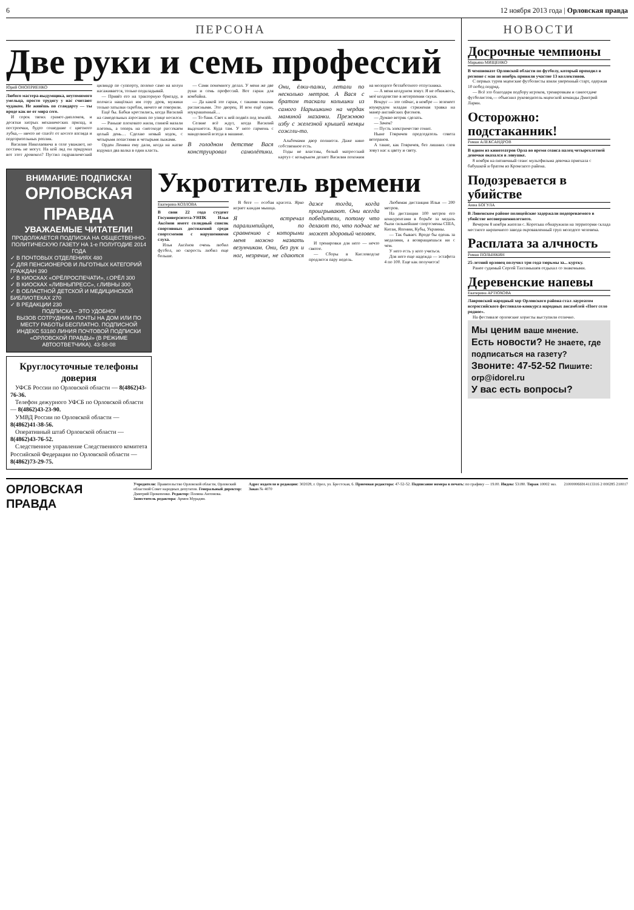6 12 ноября 2013 года | Орловская правда
ПЕРСОНА
Две руки и семь профессий
Юрий ОНОПРИЕНКО
Любого мастера-выдумщика, неутомимого умельца, просто трудягу у нас считают чудаком. Не живёшь по стандарту — ты вроде как не от мира сего.
И сорок твоих грамот-дипломов, и десятки хитрых механических прилад, и построечки, будто сошедшие с цветного лубка,— ничто не спасёт от косого взгляда и подозрительных реплик.
Василия Николаевича в селе уважают, но постичь не могут. На кой ляд он придумал вот этот дровокол? Пустил гидравлический цилиндр по суппорту, полено само на колун насаживается, только подкладывай.
— Привёз его на тракторную бригаду, в полчаса нащёлкал им гору дров, мужики только затылки скребли, ничего не говорили.
Ещё бы. Бабки крестились, когда Василий на самодельных аэросанях по улице носился.
— Раньше плоховато жили, глиной мазали плетень, а теперь на снегоходе рассекаем целый день… Сделаю новый ходок, с четырьмя лопастями и четырьмя лыжами.
Орден Ленина ему дали, когда на жатве вздумал два валка в один класть.
— Сами понемногу делал. У меня же две руки и семь профессий. Вот гараж для комбайна.
— Да какой это гараж, с такими окнами расписными. Это дворец. И вон ещё один, изукрашенный…
— То баня. Свет к ней подвёл под землёй.
Селяне всё ждут, когда Василий выдохнется. Куда там. У него гармонь с мандолиной всегда в машине.
В голодном детстве Вася конструировал самолётики. Они, ёлки-палки, летали по несколько метров. А Вася с братом таскали колышки из самого Нарышкино на чердак маминой мазанки. Прежнюю избу с железной крышей немцы сожгли-то.
Альбомами двор полнится. Даже кино собственное есть.
Годы не властны, белый матросский картуз с козырьком делает Василия похожим на молодого беззаботного отпускника.
— А меня колдуном зовут. Я не обижаюсь, моё колдовство в нетерпении скуки.
Вокруг — это сейчас, в ноябре — зеленеет изумрудом младая стриженая травка на манер английских фасонов.
— Думаю ветряк сделать.
— Зачем?
— Пусть электричество гонит.
Ныне Говричев председатель совета ветеранов.
А такие, как Говричев, без лишних слов зовут нас к цвету и свету.
ВНИМАНИЕ: ПОДПИСКА!
ОРЛОВСКАЯ ПРАВДА
УВАЖАЕМЫЕ ЧИТАТЕЛИ!
ПРОДОЛЖАЕТСЯ ПОДПИСКА НА ОБЩЕСТВЕННО-ПОЛИТИЧЕСКУЮ ГАЗЕТУ НА 1-е ПОЛУГОДИЕ 2014 ГОДА
✓ В ПОЧТОВЫХ ОТДЕЛЕНИЯХ 480
✓ ДЛЯ ПЕНСИОНЕРОВ И ЛЬГОТНЫХ КАТЕГОРИЙ ГРАЖДАН 390
✓ В КИОСКАХ «ОРЁЛРОСПЕЧАТИ», г.ОРЁЛ 300
✓ В КИОСКАХ «ЛИВНЫПРЕСС», г.ЛИВНЫ 300
✓ В ОБЛАСТНОЙ ДЕТСКОЙ И МЕДИЦИНСКОЙ БИБЛИОТЕКАХ 270
✓ В РЕДАКЦИИ 230
ПОДПИСКА – ЭТО УДОБНО!
ВЫЗОВ СОТРУДНИКА ПОЧТЫ НА ДОМ ИЛИ ПО МЕСТУ РАБОТЫ БЕСПЛАТНО. ПОДПИСНОЙ ИНДЕКС 53180 ЛИНИЯ ПОЧТОВОЙ ПОДПИСКИ «ОРЛОВСКОЙ ПРАВДЫ» (В РЕЖИМЕ АВТООТВЕТЧИКА). 43-58-08
Круглосуточные телефоны доверия
УФСБ России по Орловской области — 8(4862)43-76-36.
Телефон дежурного УФСБ по Орловской области — 8(4862)43-23-90.
УМВД России по Орловской области — 8(4862)41-38-56.
Оперативный штаб Орловской области — 8(4862)43-76-52.
Следственное управление Следственного комитета Российской Федерации по Орловской области — 8(4862)73-29-75.
Укротитель времени
Екатерина КОЗЛОВА
В свои 22 года студент Госуниверситета-УНПК Илья Аксёнов имеет солидный список спортивных достижений среди спортсменов с нарушениями слуха.
Илья Аксёнов очень любил футбол, но скорость любил еще больше.
В беге — особая красота. Ярко играет каждая мышца.
Я встречал паралимпийцев, по сравнению с которыми меня можно назвать везунчиком. Они, без рук и ног, незрячие, не сдаются даже тогда, когда проигрывают. Они всегда победители, потому что делают то, что подчас не может здоровый человек.
И тренировки для него — нечто святое.
— Сборы в Кисловодске продлятся пару недель.
Любимая дистанция Ильи — 200 метров.
На дистанции 100 метров его конкурентами в борьбе за медаль были сильнейшие спортсмены США, Китая, Японии, Кубы, Украины.
— Так бывает. Вроде бы едешь за медалями, а возвращаешься ни с чем.
У него есть у кого учиться.
Для него еще надежда — эстафета 4 по 100. Еще как получится!
НОВОСТИ
Досрочные чемпионы
Марьяна МИЩЕНКО
В чемпионате Орловской области по футболу, который проходил в регионе с мая по ноябрь приняли участие 13 коллективов.
С первых туров мценские футболисты взяли уверенный старт, одержав 10 побед подряд.
— Всё это благодаря подбору игроков, тренировкам и самоотдаче футболистов,— объяснил руководитель мценской команды Дмитрий Ларин.
Осторожно: подстаканник!
Роман АЛЕКСАНДРОВ
В одном из кинотеатров Орла во время сеанса палец четырехлетней девочки оказался в ловушке.
8 ноября на пятничный сеанс мультфильма девочка приехала с бабушкой и братом из Кромского района.
Подозревается в убийстве
Анна БОГУЛА
В Ливенском районе полицейские задержали подозреваемого в убийстве несовершеннолетнего.
Вечером 8 ноября жители с. Коротыш обнаружили на территории склада местного кирпичного завода окровавленный труп молодого человека.
Расплата за алчность
Роман ПОЛЫНКИН
25-летний орловец получил три года тюрьмы за... куртку.
Ранее судимый Сергей Тахтамышев отдыхал со знакомыми.
Деревенские напевы
Екатерина АРТЮХОВА
Лавровский народный хор Орловского района стал лауреатом всероссийского фестиваля-конкурса народных ансамблей «Поет село родное».
На фестивале орловские хористы выступили отлично.
Мы ценим ваше мнение.
Есть новости? Не знаете, где подписаться на газету?
Звоните: 47-52-52 Пишите: orp@idorel.ru
У вас есть вопросы?
ОРЛОВСКАЯ ПРАВДА
Учредители: Правительство Орловской области, Орловский областной Совет народных депутатов. Генеральный директор: Дмитрий Прокопенко. Редактор: Полина Антонова. Заместитель редактора: Армен Мурадян.
Адрес издателя и редакции: 302028, г. Орел, ул. Брестская, 6. Приемная редактора: 47-52-52. Подписание номера в печать: по графику — 19.00. Индекс 53180. Тираж 10002 экз. Заказ № 4070
210000066914113316 2 000285 210017